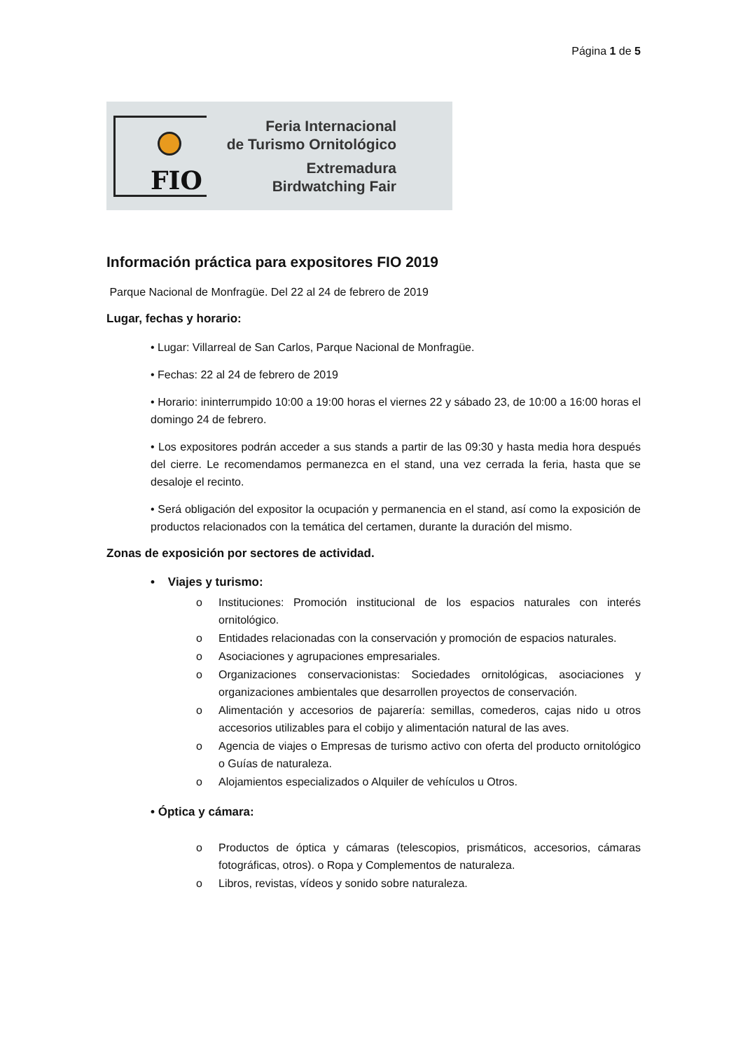Página 1 de 5
FIO
Feria Internacional
de Turismo Ornitológico
Extremadura
Birdwatching Fair
Información práctica para expositores FIO 2019
Parque Nacional de Monfragüe. Del 22 al 24 de febrero de 2019
Lugar, fechas y horario:
• Lugar: Villarreal de San Carlos, Parque Nacional de Monfragüe.
• Fechas: 22 al 24 de febrero de 2019
• Horario: ininterrumpido 10:00 a 19:00 horas el viernes 22 y sábado 23, de 10:00 a 16:00 horas el domingo 24 de febrero.
• Los expositores podrán acceder a sus stands a partir de las 09:30 y hasta media hora después del cierre. Le recomendamos permanezca en el stand, una vez cerrada la feria, hasta que se desaloje el recinto.
• Será obligación del expositor la ocupación y permanencia en el stand, así como la exposición de productos relacionados con la temática del certamen, durante la duración del mismo.
Zonas de exposición por sectores de actividad.
• Viajes y turismo:
o Instituciones: Promoción institucional de los espacios naturales con interés ornitológico.
o Entidades relacionadas con la conservación y promoción de espacios naturales.
o Asociaciones y agrupaciones empresariales.
o Organizaciones conservacionistas: Sociedades ornitológicas, asociaciones y organizaciones ambientales que desarrollen proyectos de conservación.
o Alimentación y accesorios de pajarería: semillas, comederos, cajas nido u otros accesorios utilizables para el cobijo y alimentación natural de las aves.
o Agencia de viajes o Empresas de turismo activo con oferta del producto ornitológico o Guías de naturaleza.
o Alojamientos especializados o Alquiler de vehículos u Otros.
• Óptica y cámara:
o Productos de óptica y cámaras (telescopios, prismáticos, accesorios, cámaras fotográficas, otros). o Ropa y Complementos de naturaleza.
o Libros, revistas, vídeos y sonido sobre naturaleza.